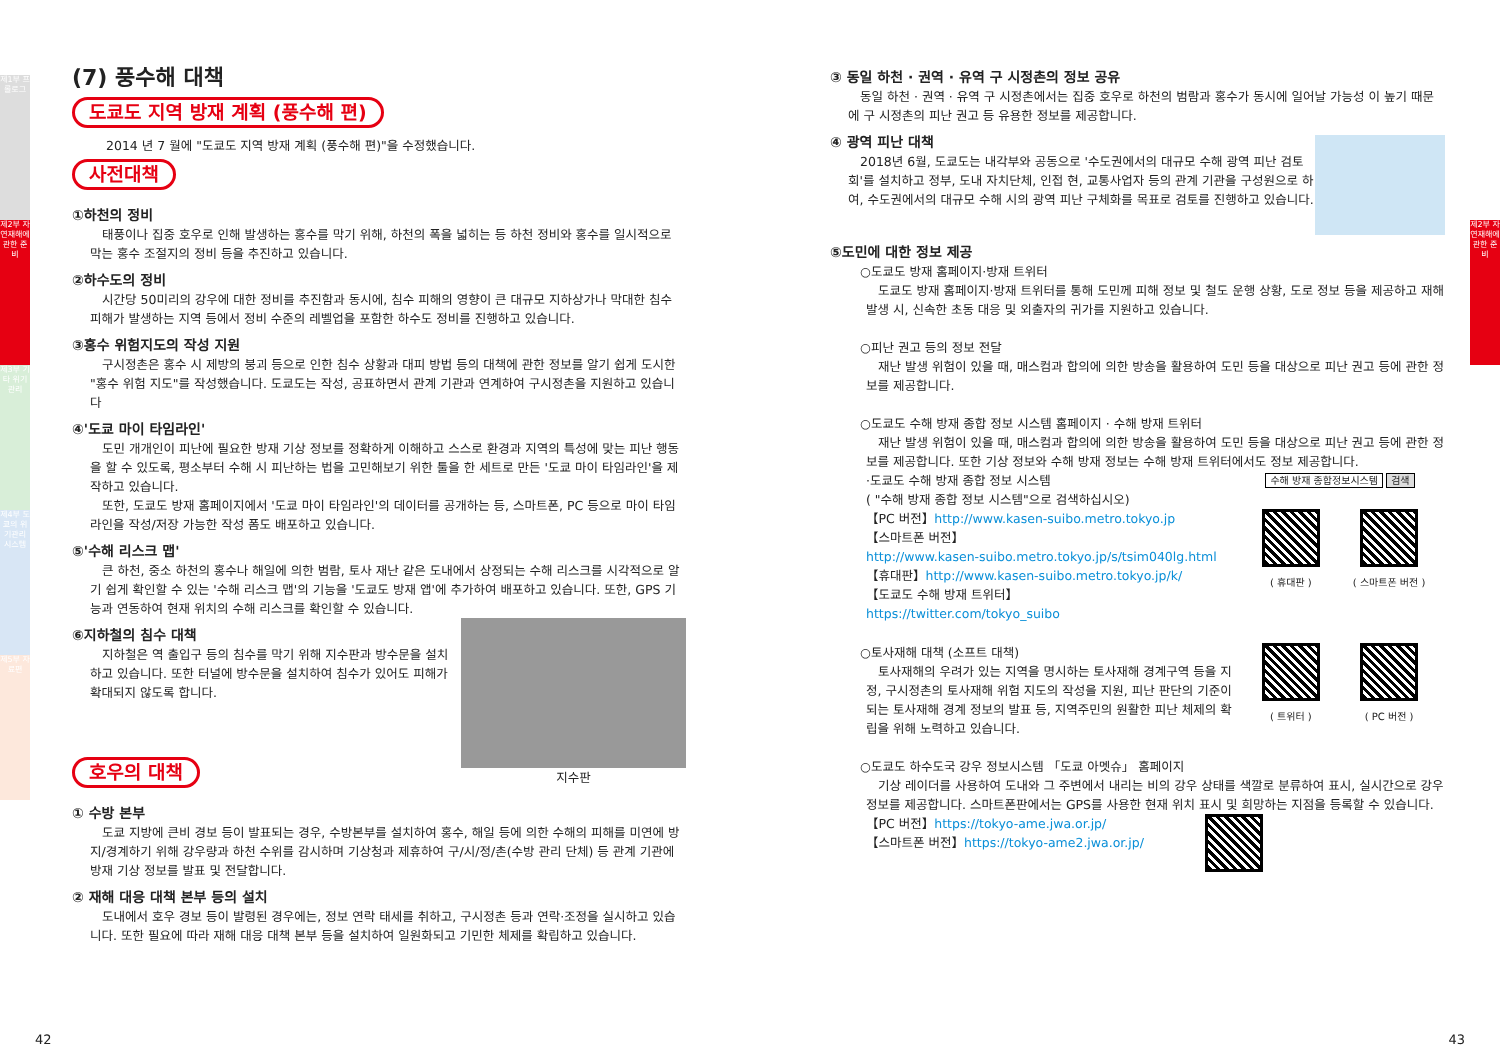제1부 프롤로그
제2부 자연재해에 관한 준비
제3부 기타 위기관리
제4부 도쿄의 위기관리 시스템
제5부 자료편
제2부 자연재해에 관한 준비
(7) 풍수해 대책
도쿄도 지역 방재 계획 (풍수해 편)
2014 년 7 월에 "도쿄도 지역 방재 계획 (풍수해 편)"을 수정했습니다.
사전대책
①하천의 정비
태풍이나 집중 호우로 인해 발생하는 홍수를 막기 위해, 하천의 폭을 넓히는 등 하천 정비와 홍수를 일시적으로 막는 홍수 조절지의 정비 등을 추진하고 있습니다.
②하수도의 정비
시간당 50미리의 강우에 대한 정비를 추진함과 동시에, 침수 피해의 영향이 큰 대규모 지하상가나 막대한 침수 피해가 발생하는 지역 등에서 정비 수준의 레벨업을 포함한 하수도 정비를 진행하고 있습니다.
③홍수 위험지도의 작성 지원
구시정촌은 홍수 시 제방의 붕괴 등으로 인한 침수 상황과 대피 방법 등의 대책에 관한 정보를 알기 쉽게 도시한 "홍수 위험 지도"를 작성했습니다. 도쿄도는 작성, 공표하면서 관계 기관과 연계하여 구시정촌을 지원하고 있습니다
④'도쿄 마이 타임라인'
도민 개개인이 피난에 필요한 방재 기상 정보를 정확하게 이해하고 스스로 환경과 지역의 특성에 맞는 피난 행동을 할 수 있도록, 평소부터 수해 시 피난하는 법을 고민해보기 위한 툴을 한 세트로 만든 '도쿄 마이 타임라인'을 제작하고 있습니다.
또한, 도쿄도 방재 홈페이지에서 '도쿄 마이 타임라인'의 데이터를 공개하는 등, 스마트폰, PC 등으로 마이 타임라인을 작성/저장 가능한 작성 폼도 배포하고 있습니다.
⑤'수해 리스크 맵'
큰 하천, 중소 하천의 홍수나 해일에 의한 범람, 토사 재난 같은 도내에서 상정되는 수해 리스크를 시각적으로 알기 쉽게 확인할 수 있는 '수해 리스크 맵'의 기능을 '도쿄도 방재 앱'에 추가하여 배포하고 있습니다. 또한, GPS 기능과 연동하여 현재 위치의 수해 리스크를 확인할 수 있습니다.
⑥지하철의 침수 대책
지하철은 역 출입구 등의 침수를 막기 위해 지수판과 방수문을 설치하고 있습니다. 또한 터널에 방수문을 설치하여 침수가 있어도 피해가 확대되지 않도록 합니다.
호우의 대책
지수판
① 수방 본부
도쿄 지방에 큰비 경보 등이 발표되는 경우, 수방본부를 설치하여 홍수, 해일 등에 의한 수해의 피해를 미연에 방지/경계하기 위해 강우량과 하천 수위를 감시하며 기상청과 제휴하여 구/시/정/촌(수방 관리 단체) 등 관계 기관에 방재 기상 정보를 발표 및 전달합니다.
② 재해 대응 대책 본부 등의 설치
도내에서 호우 경보 등이 발령된 경우에는, 정보 연락 태세를 취하고, 구시정촌 등과 연락·조정을 실시하고 있습니다. 또한 필요에 따라 재해 대응 대책 본부 등을 설치하여 일원화되고 기민한 체제를 확립하고 있습니다.
③ 동일 하천 · 권역 · 유역 구 시정촌의 정보 공유
동일 하천 · 권역 · 유역 구 시정촌에서는 집중 호우로 하천의 범람과 홍수가 동시에 일어날 가능성 이 높기 때문에 구 시정촌의 피난 권고 등 유용한 정보를 제공합니다.
④ 광역 피난 대책
2018년 6월, 도쿄도는 내각부와 공동으로 '수도권에서의 대규모 수해 광역 피난 검토회'를 설치하고 정부, 도내 자치단체, 인접 현, 교통사업자 등의 관계 기관을 구성원으로 하여, 수도권에서의 대규모 수해 시의 광역 피난 구체화를 목표로 검토를 진행하고 있습니다.
⑤도민에 대한 정보 제공
○도쿄도 방재 홈페이지·방재 트위터
도쿄도 방재 홈페이지·방재 트위터를 통해 도민께 피해 정보 및 철도 운행 상황, 도로 정보 등을 제공하고 재해 발생 시, 신속한 초동 대응 및 외출자의 귀가를 지원하고 있습니다.
○피난 권고 등의 정보 전달
재난 발생 위험이 있을 때, 매스컴과 합의에 의한 방송을 활용하여 도민 등을 대상으로 피난 권고 등에 관한 정보를 제공합니다.
○도쿄도 수해 방재 종합 정보 시스템 홈페이지 · 수해 방재 트위터
재난 발생 위험이 있을 때, 매스컴과 합의에 의한 방송을 활용하여 도민 등을 대상으로 피난 권고 등에 관한 정보를 제공합니다. 또한 기상 정보와 수해 방재 정보는 수해 방재 트위터에서도 정보 제공합니다.
·도쿄도 수해 방재 종합 정보 시스템
( "수해 방재 종합 정보 시스템"으로 검색하십시오)
【PC 버전】http://www.kasen-suibo.metro.tokyo.jp
【스마트폰 버전】
http://www.kasen-suibo.metro.tokyo.jp/s/tsim040lg.html
【휴대판】http://www.kasen-suibo.metro.tokyo.jp/k/
【도쿄도 수해 방재 트위터】
https://twitter.com/tokyo_suibo
수해 방재 종합정보시스템 검색
( 휴대판 )
( 스마트폰 버전 )
○토사재해 대책 (소프트 대책)
토사재해의 우려가 있는 지역을 명시하는 토사재해 경계구역 등을 지정, 구시정촌의 토사재해 위험 지도의 작성을 지원, 피난 판단의 기준이 되는 토사재해 경계 정보의 발표 등, 지역주민의 원활한 피난 체제의 확립을 위해 노력하고 있습니다.
( 트위터 )
( PC 버전 )
○도쿄도 하수도국 강우 정보시스템 「도쿄 아멧슈」 홈페이지
기상 레이더를 사용하여 도내와 그 주변에서 내리는 비의 강우 상태를 색깔로 분류하여 표시, 실시간으로 강우 정보를 제공합니다. 스마트폰판에서는 GPS를 사용한 현재 위치 표시 및 희망하는 지점을 등록할 수 있습니다.
【PC 버전】https://tokyo-ame.jwa.or.jp/
【스마트폰 버전】https://tokyo-ame2.jwa.or.jp/
42 43